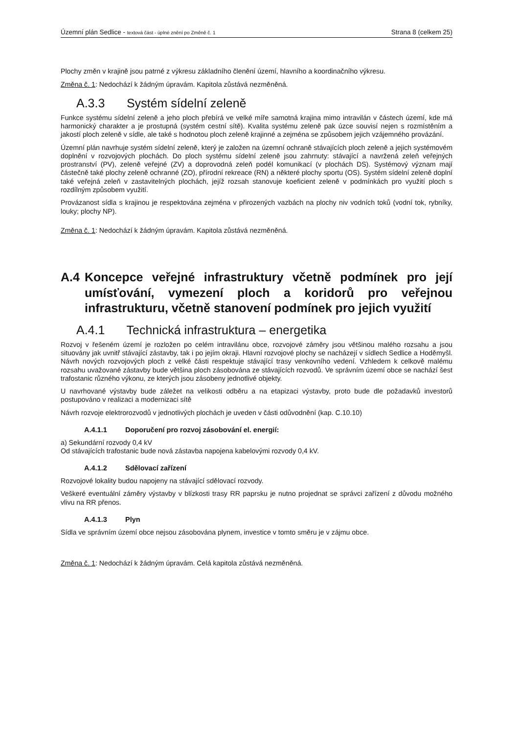Územní plán Sedlice - textová část - úplné znění po Změně č. 1
Strana 8 (celkem 25)
Plochy změn v krajině jsou patrné z výkresu základního členění území, hlavního a koordinačního výkresu.
Změna č. 1: Nedochází k žádným úpravám. Kapitola zůstává nezměněná.
A.3.3 Systém sídelní zeleně
Funkce systému sídelní zeleně a jeho ploch přebírá ve velké míře samotná krajina mimo intravilán v částech území, kde má harmonický charakter a je prostupná (systém cestní sítě). Kvalita systému zeleně pak úzce souvisí nejen s rozmístěním a jakostí ploch zeleně v sídle, ale také s hodnotou ploch zeleně krajinné a zejména se způsobem jejich vzájemného provázání.
Územní plán navrhuje systém sídelní zeleně, který je založen na územní ochraně stávajících ploch zeleně a jejich systémovém doplnění v rozvojových plochách. Do ploch systému sídelní zeleně jsou zahrnuty: stávající a navržená zeleň veřejných prostranství (PV), zeleně veřejné (ZV) a doprovodná zeleň podél komunikací (v plochách DS). Systémový význam mají částečně také plochy zeleně ochranné (ZO), přírodní rekreace (RN) a některé plochy sportu (OS). Systém sídelní zeleně doplní také veřejná zeleň v zastavitelných plochách, jejíž rozsah stanovuje koeficient zeleně v podmínkách pro využití ploch s rozdílným způsobem využití.
Provázanost sídla s krajinou je respektována zejména v přirozených vazbách na plochy niv vodních toků (vodní tok, rybníky, louky; plochy NP).
Změna č. 1: Nedochází k žádným úpravám. Kapitola zůstává nezměněná.
A.4 Koncepce veřejné infrastruktury včetně podmínek pro její umísťování, vymezení ploch a koridorů pro veřejnou infrastrukturu, včetně stanovení podmínek pro jejich využití
A.4.1 Technická infrastruktura – energetika
Rozvoj v řešeném území je rozložen po celém intravilánu obce, rozvojové záměry jsou většinou malého rozsahu a jsou situovány jak uvnitř stávající zástavby, tak i po jejím okraji. Hlavní rozvojové plochy se nacházejí v sídlech Sedlice a Hoděmyšl. Návrh nových rozvojových ploch z velké části respektuje stávající trasy venkovního vedení. Vzhledem k celkově malému rozsahu uvažované zástavby bude většina ploch zásobována ze stávajících rozvodů. Ve správním území obce se nachází šest trafostanic různého výkonu, ze kterých jsou zásobeny jednotlivé objekty.
U navrhované výstavby bude záležet na velikosti odběru a na etapizaci výstavby, proto bude dle požadavků investorů postupováno v realizaci a modernizaci sítě
Návrh rozvoje elektrorozvodů v jednotlivých plochách je uveden v části odůvodnění (kap. C.10.10)
A.4.1.1 Doporučení pro rozvoj zásobování el. energií:
a) Sekundární rozvody 0,4 kV
Od stávajících trafostanic bude nová zástavba napojena kabelovými rozvody 0,4 kV.
A.4.1.2 Sdělovací zařízení
Rozvojové lokality budou napojeny na stávající sdělovací rozvody.
Veškeré eventuální záměry výstavby v blízkosti trasy RR paprsku je nutno projednat se správci zařízení z důvodu možného vlivu na RR přenos.
A.4.1.3 Plyn
Sídla ve správním území obce nejsou zásobována plynem, investice v tomto směru je v zájmu obce.
Změna č. 1: Nedochází k žádným úpravám. Celá kapitola zůstává nezměněná.